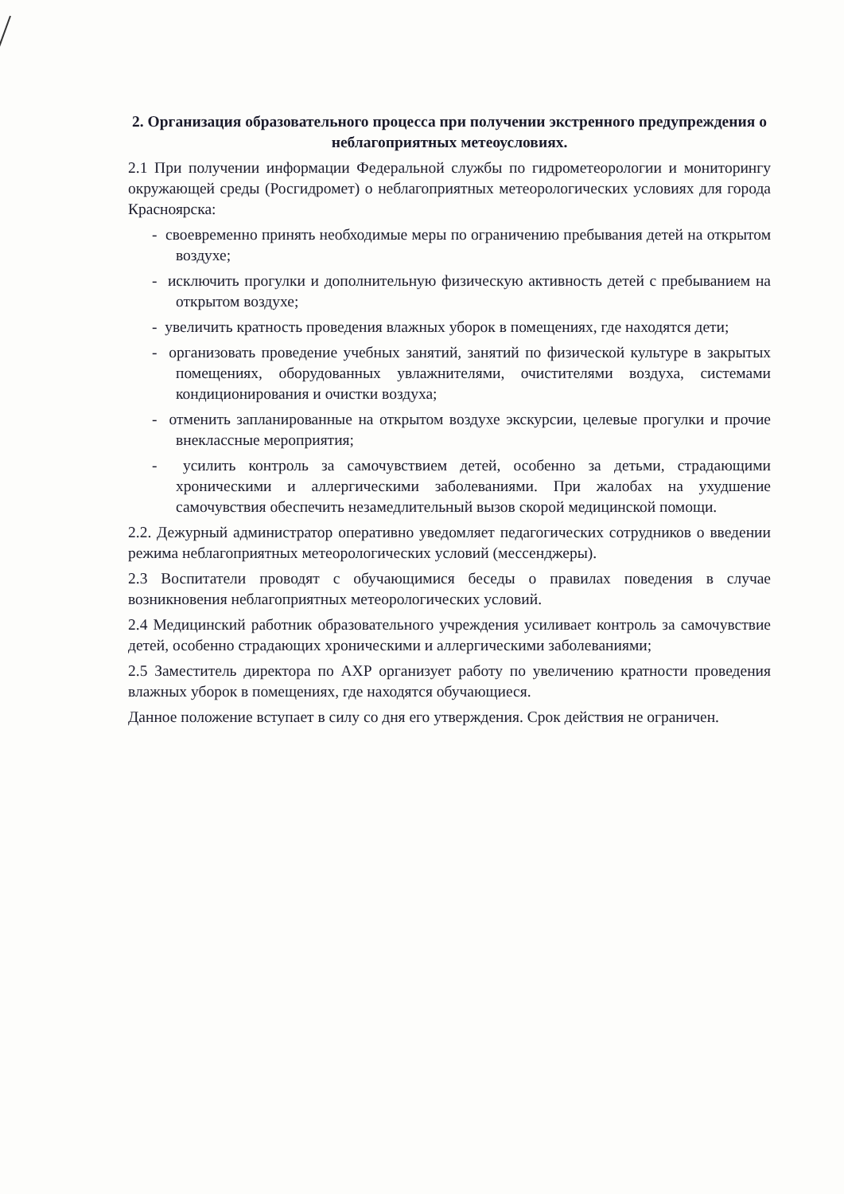2. Организация образовательного процесса при получении экстренного предупреждения о неблагоприятных метеоусловиях.
2.1 При получении информации Федеральной службы по гидрометеорологии и мониторингу окружающей среды (Росгидромет) о неблагоприятных метеорологических условиях для города Красноярска:
- своевременно принять необходимые меры по ограничению пребывания детей на открытом воздухе;
- исключить прогулки и дополнительную физическую активность детей с пребыванием на открытом воздухе;
- увеличить кратность проведения влажных уборок в помещениях, где находятся дети;
- организовать проведение учебных занятий, занятий по физической культуре в закрытых помещениях, оборудованных увлажнителями, очистителями воздуха, системами кондиционирования и очистки воздуха;
- отменить запланированные на открытом воздухе экскурсии, целевые прогулки и прочие внеклассные мероприятия;
- усилить контроль за самочувствием детей, особенно за детьми, страдающими хроническими и аллергическими заболеваниями. При жалобах на ухудшение самочувствия обеспечить незамедлительный вызов скорой медицинской помощи.
2.2. Дежурный администратор оперативно уведомляет педагогических сотрудников о введении режима неблагоприятных метеорологических условий (мессенджеры).
2.3 Воспитатели проводят с обучающимися беседы о правилах поведения в случае возникновения неблагоприятных метеорологических условий.
2.4 Медицинский работник образовательного учреждения усиливает контроль за самочувствие детей, особенно страдающих хроническими и аллергическими заболеваниями;
2.5 Заместитель директора по АХР организует работу по увеличению кратности проведения влажных уборок в помещениях, где находятся обучающиеся.
Данное положение вступает в силу со дня его утверждения. Срок действия не ограничен.